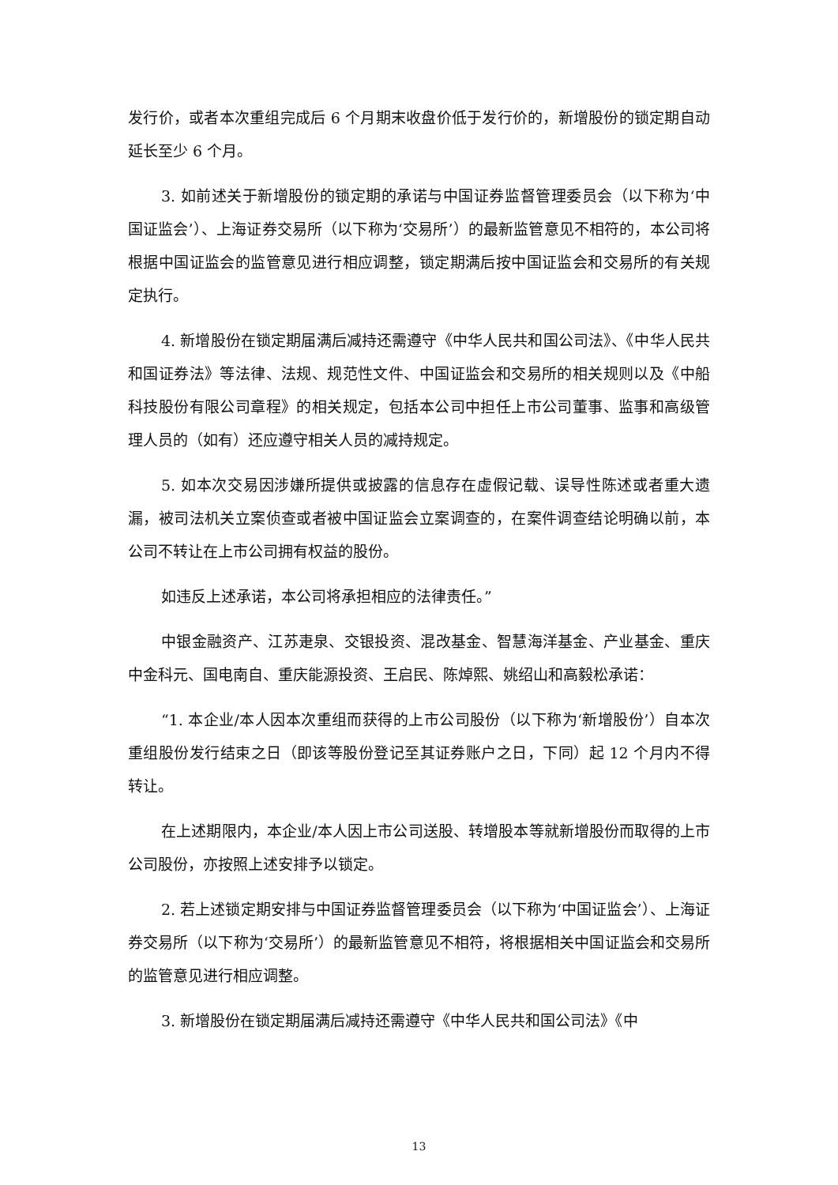发行价，或者本次重组完成后 6 个月期末收盘价低于发行价的，新增股份的锁定期自动延长至少 6 个月。
3. 如前述关于新增股份的锁定期的承诺与中国证券监督管理委员会（以下称为‘中国证监会’）、上海证券交易所（以下称为‘交易所’）的最新监管意见不相符的，本公司将根据中国证监会的监管意见进行相应调整，锁定期满后按中国证监会和交易所的有关规定执行。
4. 新增股份在锁定期届满后减持还需遵守《中华人民共和国公司法》、《中华人民共和国证券法》等法律、法规、规范性文件、中国证监会和交易所的相关规则以及《中船科技股份有限公司章程》的相关规定，包括本公司中担任上市公司董事、监事和高级管理人员的（如有）还应遵守相关人员的减持规定。
5. 如本次交易因涉嫌所提供或披露的信息存在虚假记载、误导性陈述或者重大遗漏，被司法机关立案侦查或者被中国证监会立案调查的，在案件调查结论明确以前，本公司不转让在上市公司拥有权益的股份。
如违反上述承诺，本公司将承担相应的法律责任。”
中银金融资产、江苏疌泉、交银投资、混改基金、智慧海洋基金、产业基金、重庆中金科元、国电南自、重庆能源投资、王启民、陈焯熙、姚绍山和高毅松承诺：
“1. 本企业/本人因本次重组而获得的上市公司股份（以下称为‘新增股份’）自本次重组股份发行结束之日（即该等股份登记至其证券账户之日，下同）起 12 个月内不得转让。
在上述期限内，本企业/本人因上市公司送股、转增股本等就新增股份而取得的上市公司股份，亦按照上述安排予以锁定。
2. 若上述锁定期安排与中国证券监督管理委员会（以下称为‘中国证监会’）、上海证券交易所（以下称为‘交易所’）的最新监管意见不相符，将根据相关中国证监会和交易所的监管意见进行相应调整。
3. 新增股份在锁定期届满后减持还需遵守《中华人民共和国公司法》《中
13